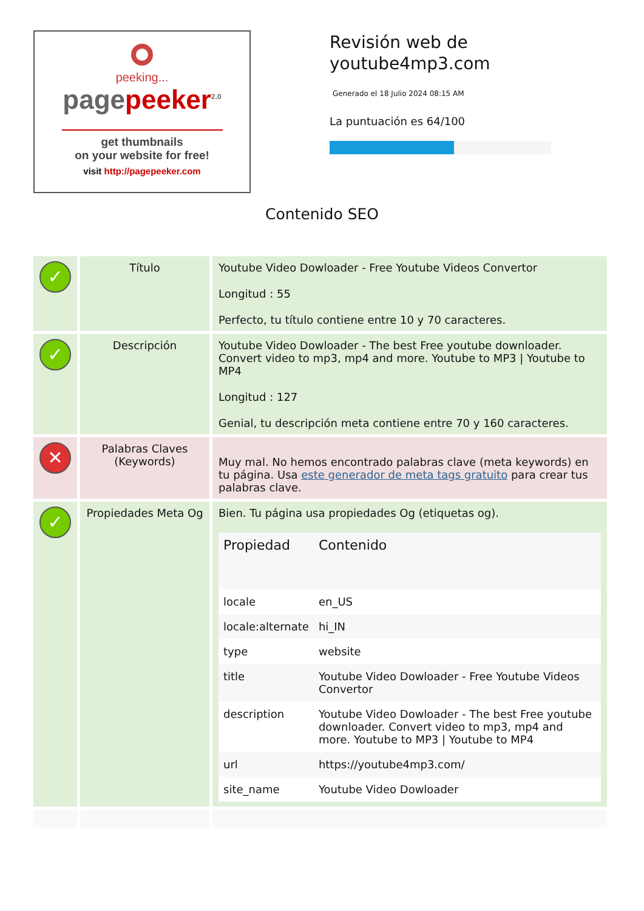peeking...
pagepeeker<sup>2.0</sup>
get thumbnails
on your website for free!
visit http://pagepeeker.com
Revisión web de
youtube4mp3.com
Generado el 18 Julio 2024 08:15 AM
La puntuación es 64/100
Contenido SEO
| ✓ | Título | Youtube Video Dowloader - Free Youtube Videos Convertor Longitud : 55 Perfecto, tu título contiene entre 10 y 70 caracteres. |
| ✓ | Descripción | Youtube Video Dowloader - The best Free youtube downloader. Convert video to mp3, mp4 and more. Youtube to MP3 / Youtube to MP4 Longitud : 127 Genial, tu descripción meta contiene entre 70 y 160 caracteres. |
| ✕ | Palabras Claves (Keywords) | Muy mal. No hemos encontrado palabras clave (meta keywords) en tu página. Usa este generador de meta tags gratuito para crear tus palabras clave. |
| ✓ | Propiedades Meta Og | Bien. Tu página usa propiedades Og (etiquetas og). / Propiedad / Contenido / / --- / --- / / locale / en_US / / locale:alternate / hi_IN / / type / website / / title / Youtube Video Dowloader - Free Youtube Videos Convertor / / description / Youtube Video Dowloader - The best Free youtube downloader. Convert video to mp3, mp4 and more. Youtube to MP3 / Youtube to MP4 / / url / https://youtube4mp3.com/ / / site_name / Youtube Video Dowloader / |